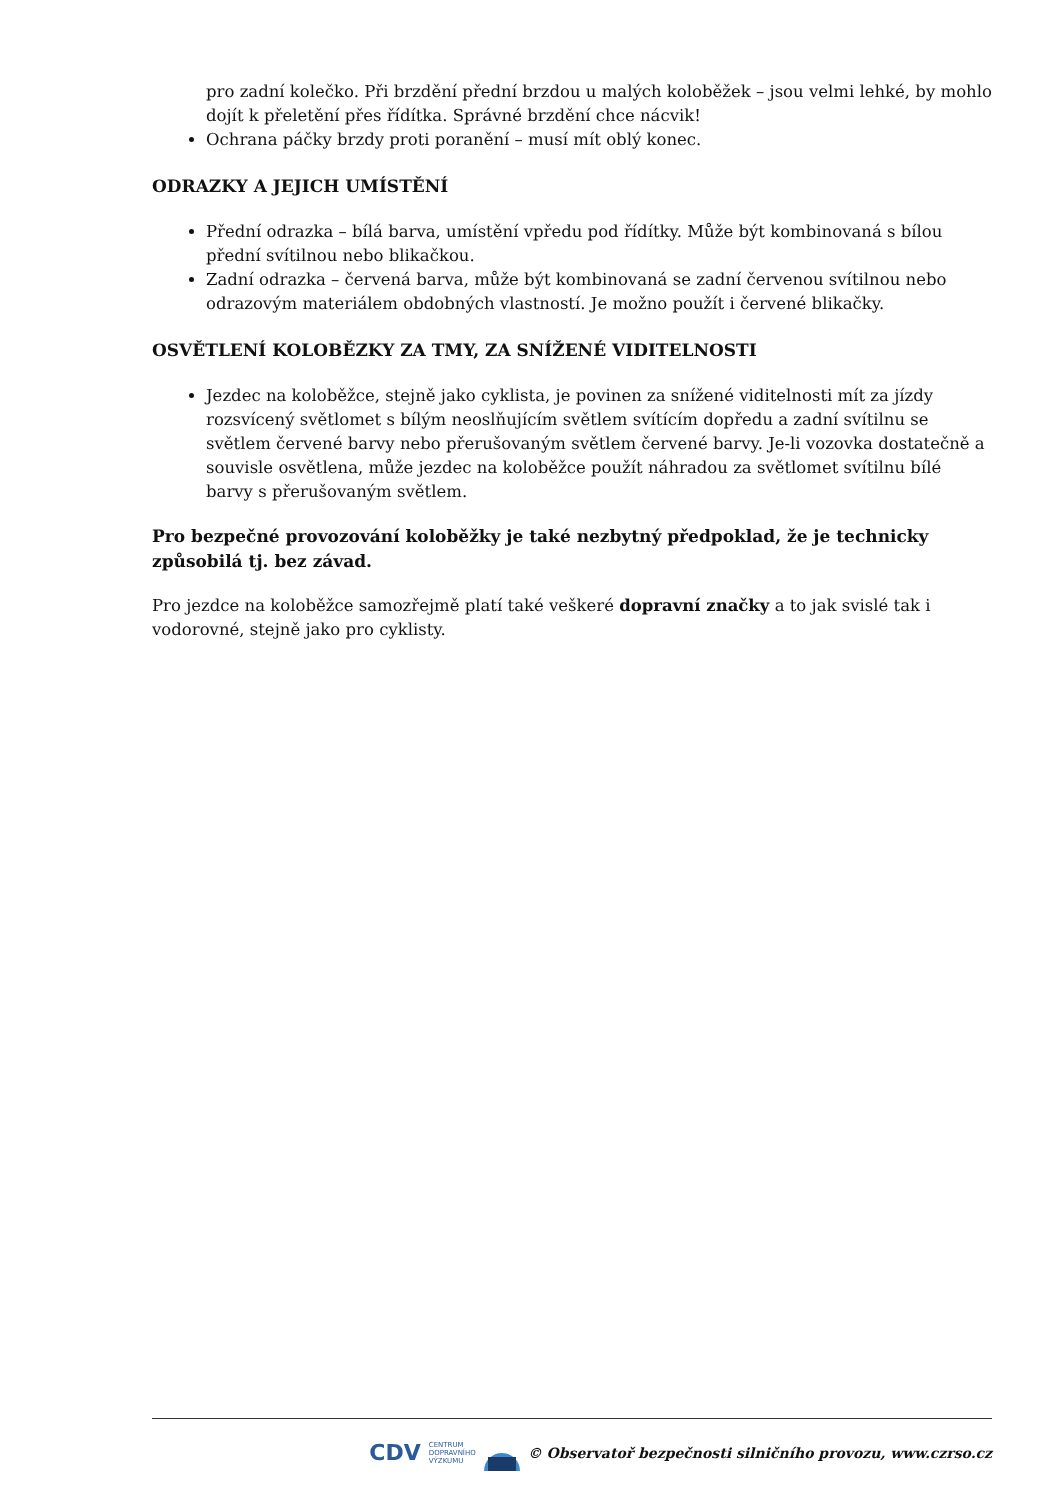pro zadní kolečko. Při brzdění přední brzdou u malých koloběžek – jsou velmi lehké, by mohlo dojít k přeletění přes řídítka. Správné brzdění chce nácvik!
Ochrana páčky brzdy proti poranění – musí mít oblý konec.
ODRAZKY A JEJICH UMÍSTĚNÍ
Přední odrazka – bílá barva, umístění vpředu pod řídítky. Může být kombinovaná s bílou přední svítilnou nebo blikačkou.
Zadní odrazka – červená barva, může být kombinovaná se zadní červenou svítilnou nebo odrazovým materiálem obdobných vlastností. Je možno použít i červené blikačky.
OSVĚTLENÍ KOLOBĚZKY ZA TMY, ZA SNÍŽENÉ VIDITELNOSTI
Jezdec na koloběžce, stejně jako cyklista, je povinen za snížené viditelnosti mít za jízdy rozsvícený světlomet s bílým neoslňujícím světlem svítícím dopředu a zadní svítilnu se světlem červené barvy nebo přerušovaným světlem červené barvy. Je-li vozovka dostatečně a souvisle osvětlena, může jezdec na koloběžce použít náhradou za světlomet svítilnu bílé barvy s přerušovaným světlem.
Pro bezpečné provozování koloběžky je také nezbytný předpoklad, že je technicky způsobilá tj. bez závad.
Pro jezdce na koloběžce samozřejmě platí také veškeré dopravní značky a to jak svislé tak i vodorovné, stejně jako pro cyklisty.
CDV CENTRUM
DOPRAVNÍHO
VÝZKUMU © Observatoř bezpečnosti silničního provozu, www.czrso.cz